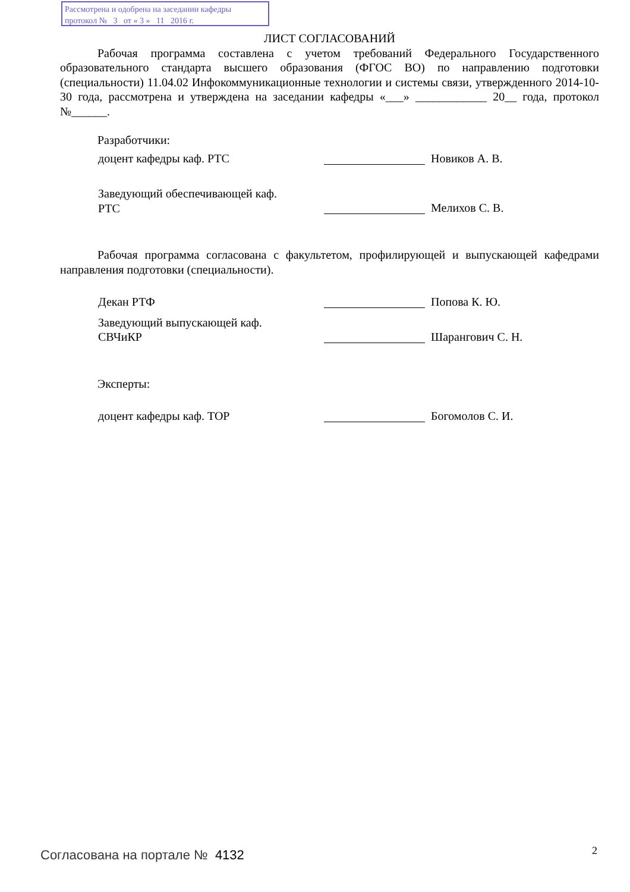Рассмотрена и одобрена на заседании кафедры
протокол № 3 от « 3 » 11 2016 г.
ЛИСТ СОГЛАСОВАНИЙ
Рабочая программа составлена с учетом требований Федерального Государственного образовательного стандарта высшего образования (ФГОС ВО) по направлению подготовки (специальности) 11.04.02 Инфокоммуникационные технологии и системы связи, утвержденного 2014-10-30 года, рассмотрена и утверждена на заседании кафедры «___» ____________ 20__ года, протокол №______.
Разработчики:
доцент кафедры каф. РТС Новиков А. В.
Заведующий обеспечивающей каф.
РТС
Мелихов С. В.
Рабочая программа согласована с факультетом, профилирующей и выпускающей кафедрами направления подготовки (специальности).
Декан РТФ Попова К. Ю.
Заведующий выпускающей каф.
СВЧиКР
Шарангович С. Н.
Эксперты:
доцент кафедры каф. ТОР Богомолов С. И.
Согласована на портале № 4132 2